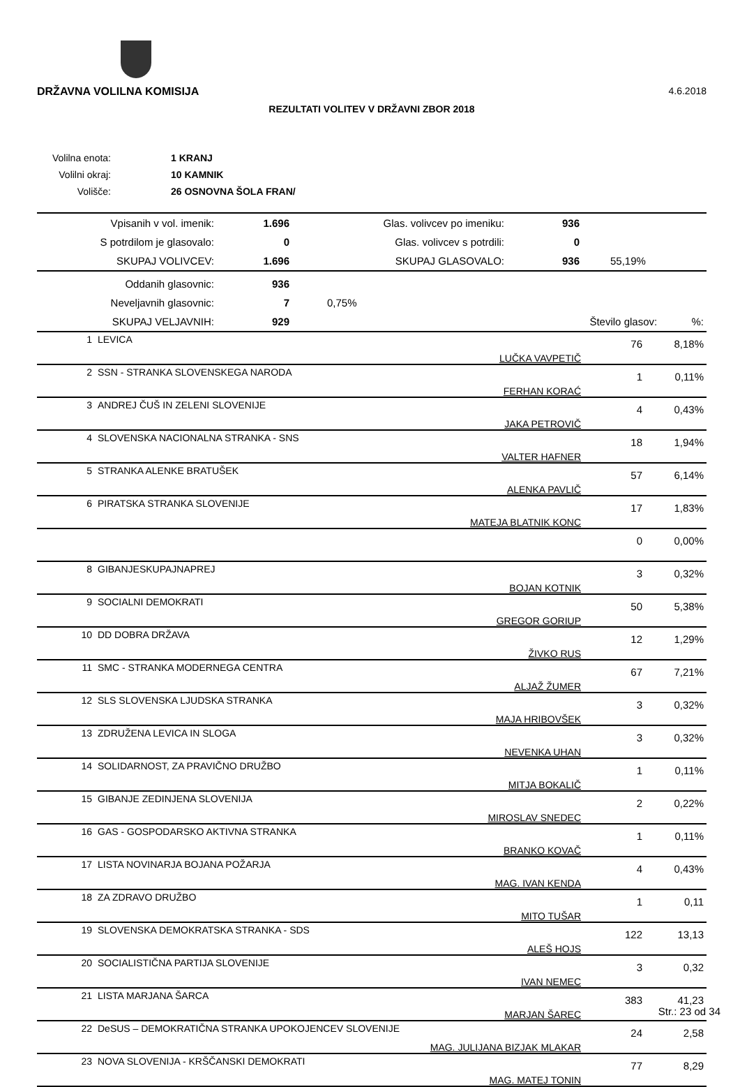DRŽAVNA VOLILNA KOMISIJA 4.6.2018
REZULTATI VOLITEV V DRŽAVNI ZBOR 2018
| Volilna enota: | 1 KRANJ |
| Volilni okraj: | 10 KAMNIK |
| Volišče: | 26 OSNOVNA ŠOLA FRAN/ |
| Vpisanih v vol. imenik: | 1.696 | Glas. volivcev po imeniku: | 936 | |
| S potrdilom je glasovalo: | 0 | Glas. volivcev s potrdili: | 0 | |
| SKUPAJ VOLIVCEV: | 1.696 | SKUPAJ GLASOVALO: | 936 | 55,19% |
| Oddanih glasovnic: | 936 | | | |
| Neveljavnih glasovnic: | 7 | 0,75% | | |
| SKUPAJ VELJAVNIH: | 929 | | Število glasov: | %: |
| 1 | LEVICA | LUČKA VAVPETIČ | 76 | 8,18% |
| 2 | SSN - STRANKA SLOVENSKEGA NARODA | FERHAN KORAĆ | 1 | 0,11% |
| 3 | ANDREJ ČUŠ IN ZELENI SLOVENIJE | JAKA PETROVIČ | 4 | 0,43% |
| 4 | SLOVENSKA NACIONALNA STRANKA - SNS | VALTER HAFNER | 18 | 1,94% |
| 5 | STRANKA ALENKE BRATUŠEK | ALENKA PAVLIČ | 57 | 6,14% |
| 6 | PIRATSKA STRANKA SLOVENIJE | MATEJA BLATNIK KONC | 17 | 1,83% |
| | | | 0 | 0,00% |
| 8 | GIBANJESKUPAJNAPREJ | BOJAN KOTNIK | 3 | 0,32% |
| 9 | SOCIALNI DEMOKRATI | GREGOR GORIUP | 50 | 5,38% |
| 10 | DD DOBRA DRŽAVA | ŽIVKO RUS | 12 | 1,29% |
| 11 | SMC - STRANKA MODERNEGA CENTRA | ALJAŽ ŽUMER | 67 | 7,21% |
| 12 | SLS SLOVENSKA LJUDSKA STRANKA | MAJA HRIBOVŠEK | 3 | 0,32% |
| 13 | ZDRUŽENA LEVICA IN SLOGA | NEVENKA UHAN | 3 | 0,32% |
| 14 | SOLIDARNOST, ZA PRAVIČNO DRUŽBO | MITJA BOKALIČ | 1 | 0,11% |
| 15 | GIBANJE ZEDINJENA SLOVENIJA | MIROSLAV SNEDEC | 2 | 0,22% |
| 16 | GAS - GOSPODARSKO AKTIVNA STRANKA | BRANKO KOVAČ | 1 | 0,11% |
| 17 | LISTA NOVINARJA BOJANA POŽARJA | MAG. IVAN KENDA | 4 | 0,43% |
| 18 | ZA ZDRAVO DRUŽBO | MITO TUŠAR | 1 | 0,11 |
| 19 | SLOVENSKA DEMOKRATSKA STRANKA - SDS | ALEŠ HOJS | 122 | 13,13 |
| 20 | SOCIALISTIČNA PARTIJA SLOVENIJE | IVAN NEMEC | 3 | 0,32 |
| 21 | LISTA MARJANA ŠARCA | MARJAN ŠAREC | 383 | 41,23 |
| 22 | DeSUS – DEMOKRATIČNA STRANKA UPOKOJENCEV SLOVENIJE | MAG. JULIJANA BIZJAK MLAKAR | 24 | 2,58 |
| 23 | NOVA SLOVENIJA - KRŠČANSKI DEMOKRATI | MAG. MATEJ TONIN | 77 | 8,29 |
Str.: 23 od 34